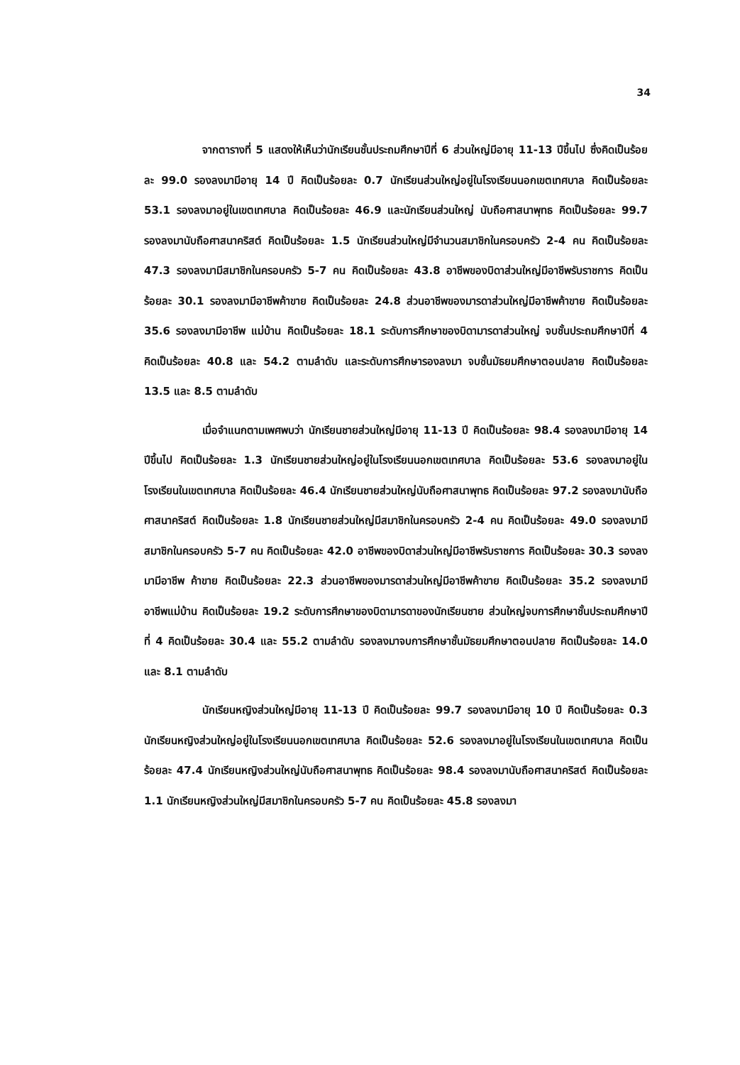34
จากตารางที่ 5 แสดงให้เห็นว่านักเรียนชั้นประถมศึกษาปีที่ 6 ส่วนใหญ่มีอายุ 11-13 ปีขึ้นไป ซึ่งคิดเป็นร้อยละ 99.0 รองลงมามีอายุ 14 ปี คิดเป็นร้อยละ 0.7 นักเรียนส่วนใหญ่อยู่ในโรงเรียนนอกเขตเทศบาล คิดเป็นร้อยละ 53.1 รองลงมาอยู่ในเขตเทศบาล คิดเป็นร้อยละ 46.9 และนักเรียนส่วนใหญ่ นับถือศาสนาพุทธ คิดเป็นร้อยละ 99.7 รองลงมานับถือศาสนาคริสต์ คิดเป็นร้อยละ 1.5 นักเรียนส่วนใหญ่มีจำนวนสมาชิกในครอบครัว 2-4 คน คิดเป็นร้อยละ 47.3 รองลงมามีสมาชิกในครอบครัว 5-7 คน คิดเป็นร้อยละ 43.8 อาชีพของบิดาส่วนใหญ่มีอาชีพรับราชการ คิดเป็นร้อยละ 30.1 รองลงมามีอาชีพค้าขาย คิดเป็นร้อยละ 24.8 ส่วนอาชีพของมารดาส่วนใหญ่มีอาชีพค้าขาย คิดเป็นร้อยละ 35.6 รองลงมามีอาชีพ แม่บ้าน คิดเป็นร้อยละ 18.1 ระดับการศึกษาของบิดามารดาส่วนใหญ่ จบชั้นประถมศึกษาปีที่ 4 คิดเป็นร้อยละ 40.8 และ 54.2 ตามลำดับ และระดับการศึกษารองลงมา จบชั้นมัธยมศึกษาตอนปลาย คิดเป็นร้อยละ 13.5 และ 8.5 ตามลำดับ
เมื่อจำแนกตามเพศพบว่า นักเรียนชายส่วนใหญ่มีอายุ 11-13 ปี คิดเป็นร้อยละ 98.4 รองลงมามีอายุ 14 ปีขึ้นไป คิดเป็นร้อยละ 1.3 นักเรียนชายส่วนใหญ่อยู่ในโรงเรียนนอกเขตเทศบาล คิดเป็นร้อยละ 53.6 รองลงมาอยู่ในโรงเรียนในเขตเทศบาล คิดเป็นร้อยละ 46.4 นักเรียนชายส่วนใหญ่นับถือศาสนาพุทธ คิดเป็นร้อยละ 97.2 รองลงมานับถือศาสนาคริสต์ คิดเป็นร้อยละ 1.8 นักเรียนชายส่วนใหญ่มีสมาชิกในครอบครัว 2-4 คน คิดเป็นร้อยละ 49.0 รองลงมามีสมาชิกในครอบครัว 5-7 คน คิดเป็นร้อยละ 42.0 อาชีพของบิดาส่วนใหญ่มีอาชีพรับราชการ คิดเป็นร้อยละ 30.3 รองลงมามีอาชีพ ค้าขาย คิดเป็นร้อยละ 22.3 ส่วนอาชีพของมารดาส่วนใหญ่มีอาชีพค้าขาย คิดเป็นร้อยละ 35.2 รองลงมามีอาชีพแม่บ้าน คิดเป็นร้อยละ 19.2 ระดับการศึกษาของบิดามารดาของนักเรียนชาย ส่วนใหญ่จบการศึกษาชั้นประถมศึกษาปีที่ 4 คิดเป็นร้อยละ 30.4 และ 55.2 ตามลำดับ รองลงมาจบการศึกษาชั้นมัธยมศึกษาตอนปลาย คิดเป็นร้อยละ 14.0 และ 8.1 ตามลำดับ
นักเรียนหญิงส่วนใหญ่มีอายุ 11-13 ปี คิดเป็นร้อยละ 99.7 รองลงมามีอายุ 10 ปี คิดเป็นร้อยละ 0.3 นักเรียนหญิงส่วนใหญ่อยู่ในโรงเรียนนอกเขตเทศบาล คิดเป็นร้อยละ 52.6 รองลงมาอยู่ในโรงเรียนในเขตเทศบาล คิดเป็นร้อยละ 47.4 นักเรียนหญิงส่วนใหญ่นับถือศาสนาพุทธ คิดเป็นร้อยละ 98.4 รองลงมานับถือศาสนาคริสต์ คิดเป็นร้อยละ 1.1 นักเรียนหญิงส่วนใหญ่มีสมาชิกในครอบครัว 5-7 คน คิดเป็นร้อยละ 45.8 รองลงมา